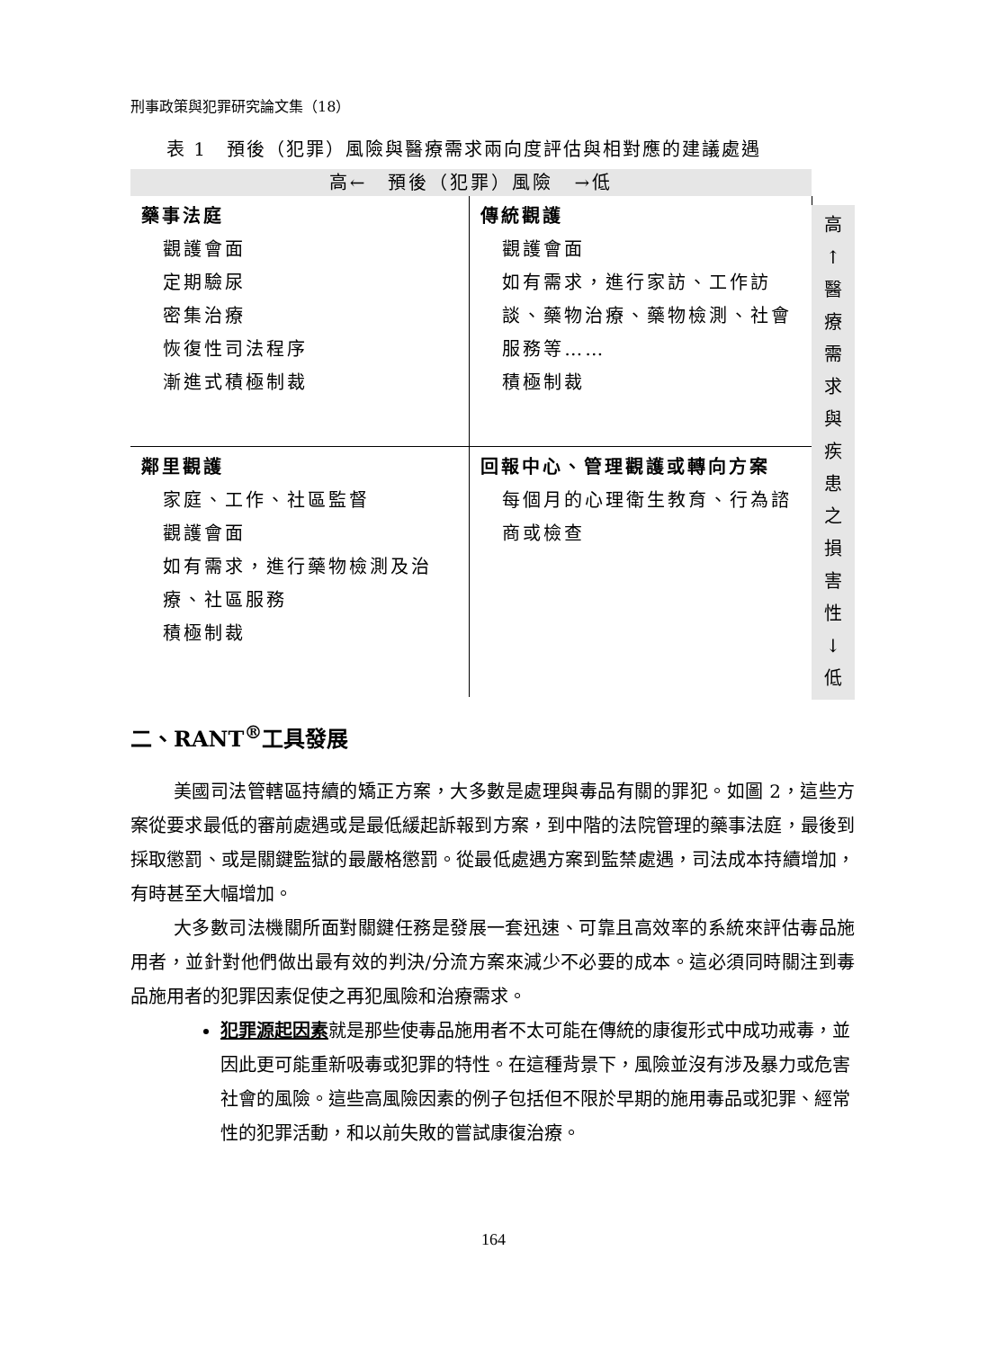刑事政策與犯罪研究論文集（18）
表 1　預後（犯罪）風險與醫療需求兩向度評估與相對應的建議處遇
| 高← 預後（犯罪）風險 →低 | | |
| 藥事法庭 觀護會面 定期驗尿 密集治療 恢復性司法程序 漸進式積極制裁 | 傳統觀護 觀護會面 如有需求，進行家訪、工作訪談、藥物治療、藥物檢測、社會服務等…… 積極制裁 | |
| 鄰里觀護 家庭、工作、社區監督 觀護會面 如有需求，進行藥物檢測及治療、社區服務 積極制裁 | 回報中心、管理觀護或轉向方案 每個月的心理衛生教育、行為諮商或檢查 | |
高
↑
醫
療
需
求
與
疾
患
之
損
害
性
↓
低
二、RANT<sup>®</sup>工具發展
美國司法管轄區持續的矯正方案，大多數是處理與毒品有關的罪犯。如圖 2，這些方案從要求最低的審前處遇或是最低緩起訴報到方案，到中階的法院管理的藥事法庭，最後到採取懲罰、或是關鍵監獄的最嚴格懲罰。從最低處遇方案到監禁處遇，司法成本持續增加，有時甚至大幅增加。
大多數司法機關所面對關鍵任務是發展一套迅速、可靠且高效率的系統來評估毒品施用者，並針對他們做出最有效的判決/分流方案來減少不必要的成本。這必須同時關注到毒品施用者的犯罪因素促使之再犯風險和治療需求。
犯罪源起因素就是那些使毒品施用者不太可能在傳統的康復形式中成功戒毒，並因此更可能重新吸毒或犯罪的特性。在這種背景下，風險並沒有涉及暴力或危害社會的風險。這些高風險因素的例子包括但不限於早期的施用毒品或犯罪、經常性的犯罪活動，和以前失敗的嘗試康復治療。
164